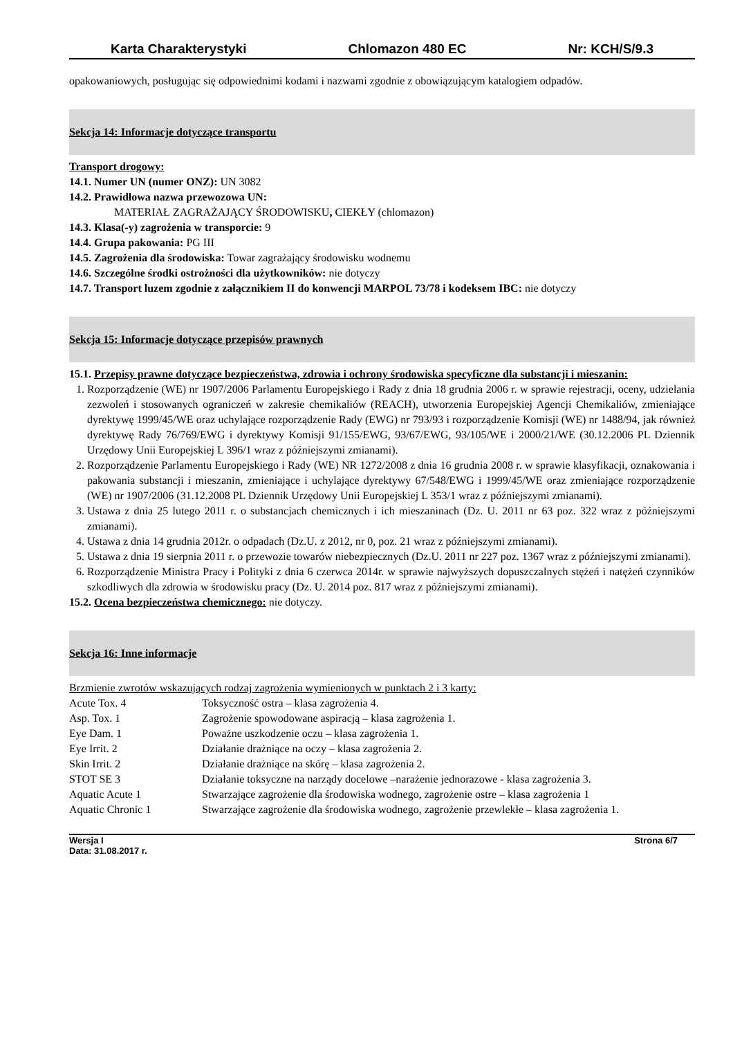Karta Charakterystyki Chlomazon 480 EC Nr: KCH/S/9.3
opakowaniowych, posługując się odpowiednimi kodami i nazwami zgodnie z obowiązującym katalogiem odpadów.
Sekcja 14: Informacje dotyczące transportu
Transport drogowy:
14.1. Numer UN (numer ONZ): UN 3082
14.2. Prawidłowa nazwa przewozowa UN:
MATERIAŁ ZAGRAŻAJĄCY ŚRODOWISKU, CIEKŁY (chlomazon)
14.3. Klasa(-y) zagrożenia w transporcie: 9
14.4. Grupa pakowania: PG III
14.5. Zagrożenia dla środowiska: Towar zagrażający środowisku wodnemu
14.6. Szczególne środki ostrożności dla użytkowników: nie dotyczy
14.7. Transport luzem zgodnie z załącznikiem II do konwencji MARPOL 73/78 i kodeksem IBC: nie dotyczy
Sekcja 15: Informacje dotyczące przepisów prawnych
15.1. Przepisy prawne dotyczące bezpieczeństwa, zdrowia i ochrony środowiska specyficzne dla substancji i mieszanin:
1. Rozporządzenie (WE) nr 1907/2006 Parlamentu Europejskiego i Rady z dnia 18 grudnia 2006 r. w sprawie rejestracji, oceny, udzielania zezwoleń i stosowanych ograniczeń w zakresie chemikaliów (REACH), utworzenia Europejskiej Agencji Chemikaliów, zmieniające dyrektywę 1999/45/WE oraz uchylające rozporządzenie Rady (EWG) nr 793/93 i rozporządzenie Komisji (WE) nr 1488/94, jak również dyrektywę Rady 76/769/EWG i dyrektywy Komisji 91/155/EWG, 93/67/EWG, 93/105/WE i 2000/21/WE (30.12.2006 PL Dziennik Urzędowy Unii Europejskiej L 396/1 wraz z późniejszymi zmianami).
2. Rozporządzenie Parlamentu Europejskiego i Rady (WE) NR 1272/2008 z dnia 16 grudnia 2008 r. w sprawie klasyfikacji, oznakowania i pakowania substancji i mieszanin, zmieniające i uchylające dyrektywy 67/548/EWG i 1999/45/WE oraz zmieniające rozporządzenie (WE) nr 1907/2006 (31.12.2008 PL Dziennik Urzędowy Unii Europejskiej L 353/1 wraz z późniejszymi zmianami).
3. Ustawa z dnia 25 lutego 2011 r. o substancjach chemicznych i ich mieszaninach (Dz. U. 2011 nr 63 poz. 322 wraz z późniejszymi zmianami).
4. Ustawa z dnia 14 grudnia 2012r. o odpadach (Dz.U. z 2012, nr 0, poz. 21 wraz z późniejszymi zmianami).
5. Ustawa z dnia 19 sierpnia 2011 r. o przewozie towarów niebezpiecznych (Dz.U. 2011 nr 227 poz. 1367 wraz z późniejszymi zmianami).
6. Rozporządzenie Ministra Pracy i Polityki z dnia 6 czerwca 2014r. w sprawie najwyższych dopuszczalnych stężeń i natężeń czynników szkodliwych dla zdrowia w środowisku pracy (Dz. U. 2014 poz. 817 wraz z późniejszymi zmianami).
15.2. Ocena bezpieczeństwa chemicznego: nie dotyczy.
Sekcja 16: Inne informacje
Brzmienie zwrotów wskazujących rodzaj zagrożenia wymienionych w punktach 2 i 3 karty:
| Acute Tox. 4 | Toksyczność ostra – klasa zagrożenia 4. |
| Asp. Tox. 1 | Zagrożenie spowodowane aspiracją – klasa zagrożenia 1. |
| Eye Dam. 1 | Poważne uszkodzenie oczu – klasa zagrożenia 1. |
| Eye Irrit. 2 | Działanie drażniące na oczy – klasa zagrożenia 2. |
| Skin Irrit. 2 | Działanie drażniące na skórę – klasa zagrożenia 2. |
| STOT SE 3 | Działanie toksyczne na narządy docelowe –narażenie jednorazowe - klasa zagrożenia 3. |
| Aquatic Acute 1 | Stwarzające zagrożenie dla środowiska wodnego, zagrożenie ostre – klasa zagrożenia 1 |
| Aquatic Chronic 1 | Stwarzające zagrożenie dla środowiska wodnego, zagrożenie przewlekłe – klasa zagrożenia 1. |
Wersja I
Data: 31.08.2017 r.
Strona 6/7